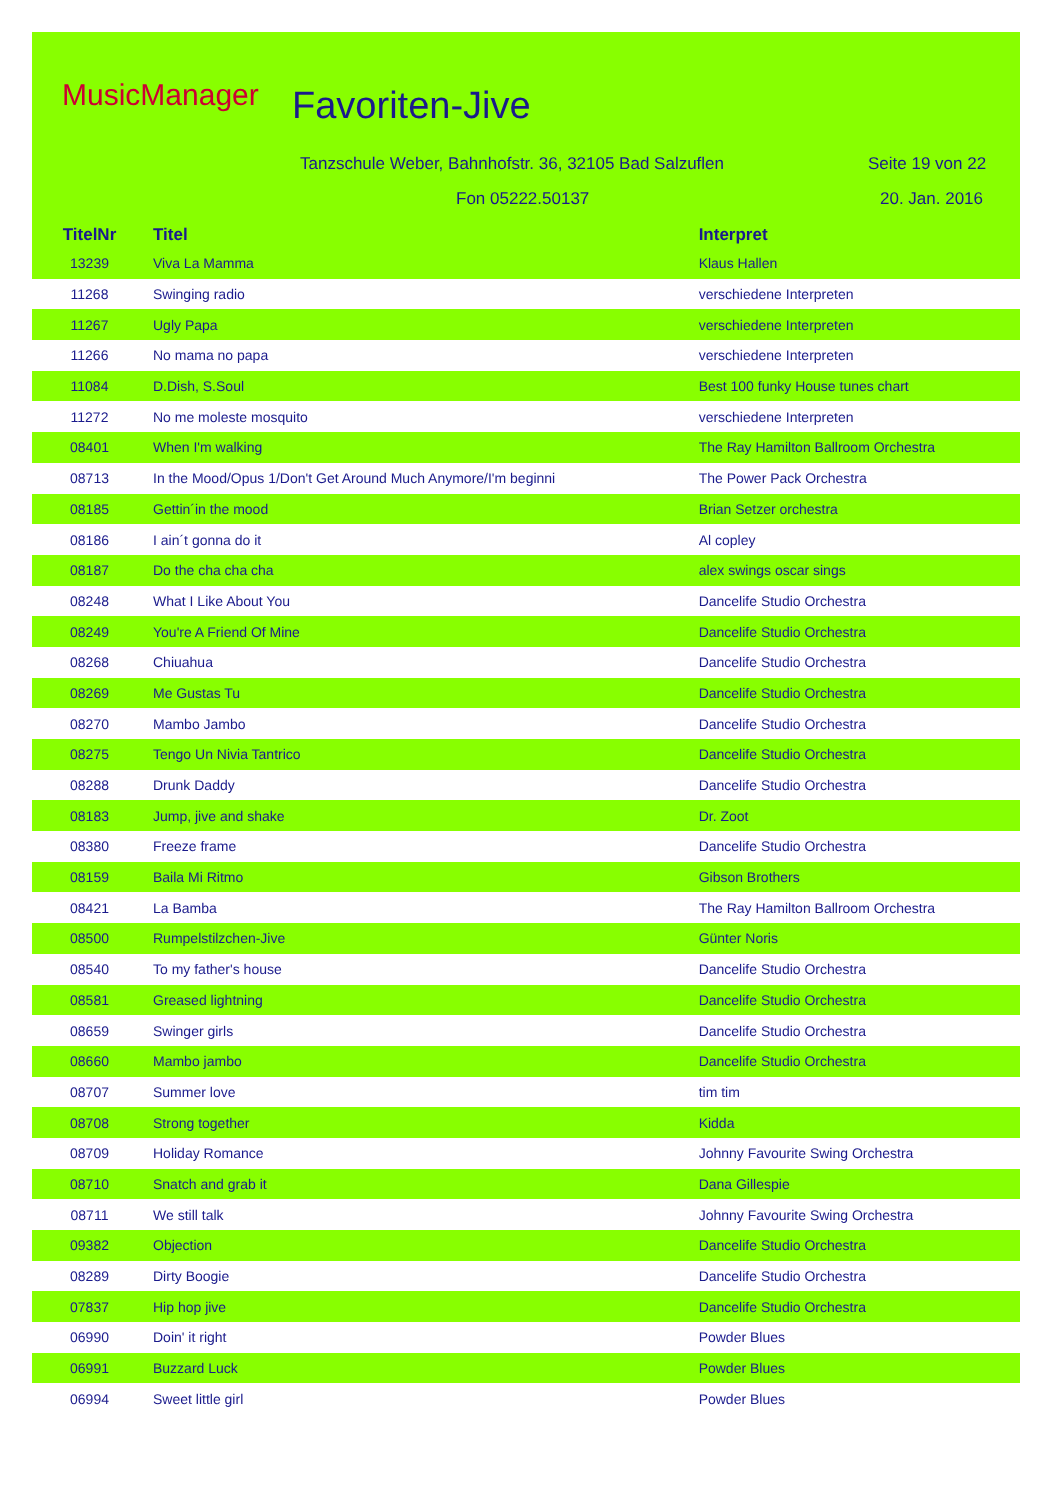MusicManager Favoriten-Jive
Tanzschule Weber, Bahnhofstr. 36, 32105 Bad Salzuflen
Fon 05222.50137
Seite 19 von 22
20. Jan. 2016
| TitelNr | Titel | Interpret |
| --- | --- | --- |
| 13239 | Viva La Mamma | Klaus Hallen |
| 11268 | Swinging radio | verschiedene Interpreten |
| 11267 | Ugly Papa | verschiedene Interpreten |
| 11266 | No mama no papa | verschiedene Interpreten |
| 11084 | D.Dish, S.Soul | Best 100 funky House tunes chart |
| 11272 | No me moleste mosquito | verschiedene Interpreten |
| 08401 | When I'm walking | The Ray Hamilton Ballroom Orchestra |
| 08713 | In the Mood/Opus 1/Don't Get Around Much Anymore/I'm beginni | The Power Pack Orchestra |
| 08185 | Gettin´in the mood | Brian Setzer orchestra |
| 08186 | I ain´t gonna do it | Al copley |
| 08187 | Do the cha cha cha | alex swings oscar sings |
| 08248 | What I Like About You | Dancelife Studio Orchestra |
| 08249 | You're A Friend Of Mine | Dancelife Studio Orchestra |
| 08268 | Chiuahua | Dancelife Studio Orchestra |
| 08269 | Me Gustas Tu | Dancelife Studio Orchestra |
| 08270 | Mambo Jambo | Dancelife Studio Orchestra |
| 08275 | Tengo Un Nivia Tantrico | Dancelife Studio Orchestra |
| 08288 | Drunk Daddy | Dancelife Studio Orchestra |
| 08183 | Jump, jive and shake | Dr. Zoot |
| 08380 | Freeze frame | Dancelife Studio Orchestra |
| 08159 | Baila Mi Ritmo | Gibson Brothers |
| 08421 | La Bamba | The Ray Hamilton Ballroom Orchestra |
| 08500 | Rumpelstilzchen-Jive | Günter Noris |
| 08540 | To my father's house | Dancelife Studio Orchestra |
| 08581 | Greased lightning | Dancelife Studio Orchestra |
| 08659 | Swinger girls | Dancelife Studio Orchestra |
| 08660 | Mambo jambo | Dancelife Studio Orchestra |
| 08707 | Summer love | tim tim |
| 08708 | Strong together | Kidda |
| 08709 | Holiday Romance | Johnny Favourite Swing Orchestra |
| 08710 | Snatch and grab it | Dana Gillespie |
| 08711 | We still talk | Johnny Favourite Swing Orchestra |
| 09382 | Objection | Dancelife Studio Orchestra |
| 08289 | Dirty Boogie | Dancelife Studio Orchestra |
| 07837 | Hip hop jive | Dancelife Studio Orchestra |
| 06990 | Doin' it right | Powder Blues |
| 06991 | Buzzard Luck | Powder Blues |
| 06994 | Sweet little girl | Powder Blues |